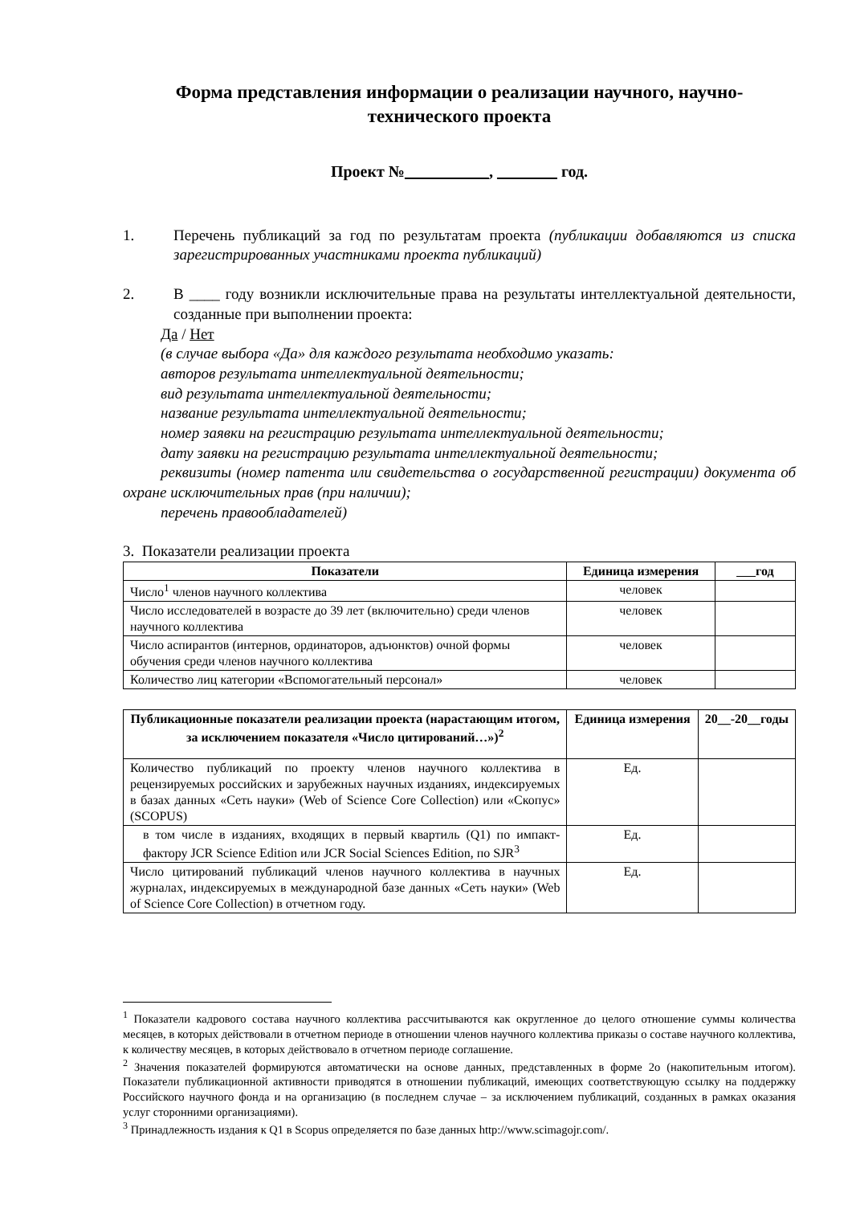Форма представления информации о реализации научного, научно-технического проекта
Проект № , год.
1. Перечень публикаций за год по результатам проекта (публикации добавляются из списка зарегистрированных участниками проекта публикаций)
2. В ____ году возникли исключительные права на результаты интеллектуальной деятельности, созданные при выполнении проекта:
Да / Нет
(в случае выбора «Да» для каждого результата необходимо указать:
авторов результата интеллектуальной деятельности;
вид результата интеллектуальной деятельности;
название результата интеллектуальной деятельности;
номер заявки на регистрацию результата интеллектуальной деятельности;
дату заявки на регистрацию результата интеллектуальной деятельности;
реквизиты (номер патента или свидетельства о государственной регистрации) документа об охране исключительных прав (при наличии);
перечень правообладателей)
3. Показатели реализации проекта
| Показатели | Единица измерения | год |
| --- | --- | --- |
| Число<sup>1</sup> членов научного коллектива | человек | |
| Число исследователей в возрасте до 39 лет (включительно) среди членов научного коллектива | человек | |
| Число аспирантов (интернов, ординаторов, адъюнктов) очной формы обучения среди членов научного коллектива | человек | |
| Количество лиц категории «Вспомогательный персонал» | человек | |
| Публикационные показатели реализации проекта (нарастающим итогом, за исключением показателя «Число цитирований…»)<sup>2</sup> | Единица измерения | 20__-20__годы |
| --- | --- | --- |
| Количество публикаций по проекту членов научного коллектива в рецензируемых российских и зарубежных научных изданиях, индексируемых в базах данных «Сеть науки» (Web of Science Core Collection) или «Скопус» (SCOPUS) | Ед. | |
| в том числе в изданиях, входящих в первый квартиль (Q1) по импакт-фактору JCR Science Edition или JCR Social Sciences Edition, по SJR<sup>3</sup> | Ед. | |
| Число цитирований публикаций членов научного коллектива в научных журналах, индексируемых в международной базе данных «Сеть науки» (Web of Science Core Collection) в отчетном году. | Ед. | |
<sup>1</sup> Показатели кадрового состава научного коллектива рассчитываются как округленное до целого отношение суммы количества месяцев, в которых действовали в отчетном периоде в отношении членов научного коллектива приказы о составе научного коллектива, к количеству месяцев, в которых действовало в отчетном периоде соглашение.
<sup>2</sup> Значения показателей формируются автоматически на основе данных, представленных в форме 2о (накопительным итогом). Показатели публикационной активности приводятся в отношении публикаций, имеющих соответствующую ссылку на поддержку Российского научного фонда и на организацию (в последнем случае – за исключением публикаций, созданных в рамках оказания услуг сторонними организациями).
<sup>3</sup> Принадлежность издания к Q1 в Scopus определяется по базе данных http://www.scimagojr.com/.